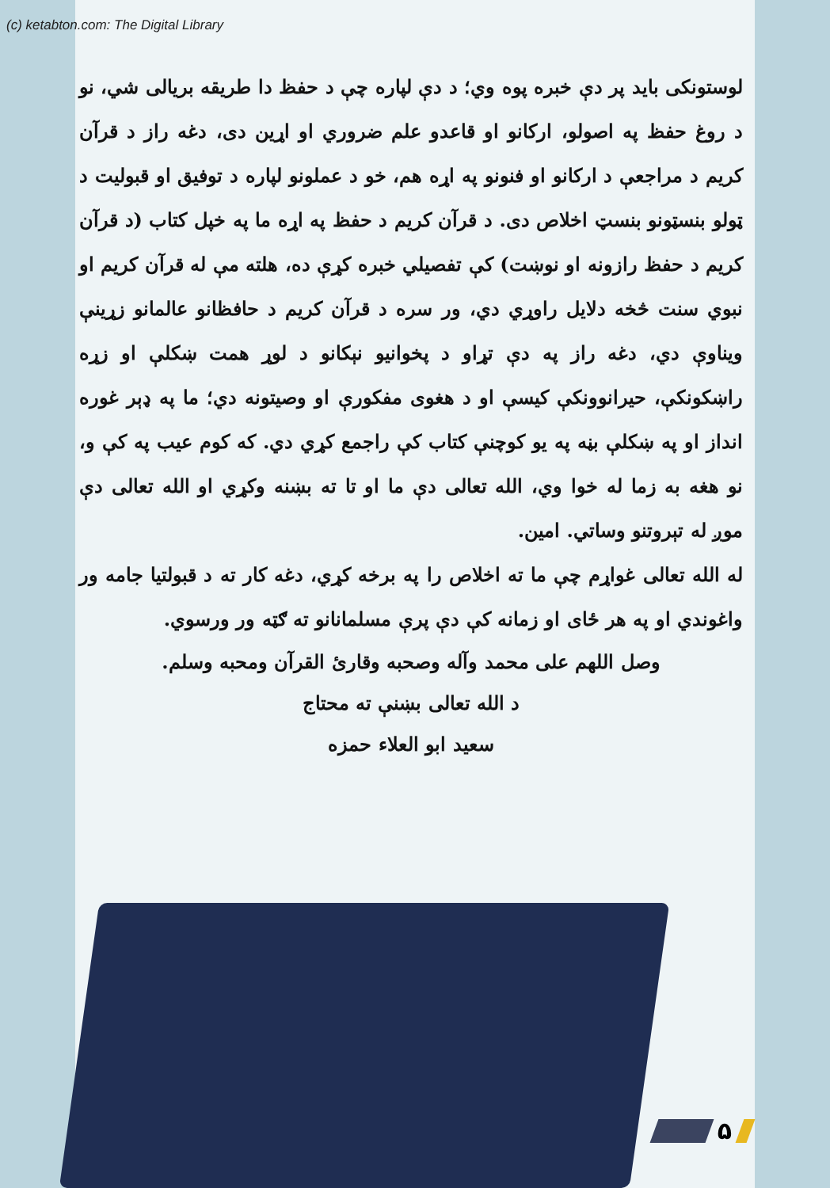(c) ketabton.com: The Digital Library
لوستونکی باید پر دې خبره پوه وي؛ د دې لپاره چې د حفظ دا طریقه بریالی شي، نو د روغ حفظ په اصولو، ارکانو او قاعدو علم ضروري او اړین دی، دغه راز د قرآن کریم د مراجعې د ارکانو او فنونو په اړه هم، خو د عملونو لپاره د توفیق او قبولیت د ټولو بنسټونو بنسټ اخلاص دی. د قرآن کریم د حفظ په اړه ما په خپل کتاب (د قرآن کریم د حفظ رازونه او نوښت) کې تفصیلي خبره کړې ده، هلته مې له قرآن کریم او نبوي سنت څخه دلایل راوړي دي، ور سره د قرآن کریم د حافظانو عالمانو زړینې ویناوې دي، دغه راز په دې تړاو د پخوانیو نېکانو د لوړ همت ښکلې او زړه راښکونکې، حیرانوونکې کیسې او د هغوی مفکورې او وصیتونه دي؛ ما په ډېر غوره انداز او په ښکلې بڼه په یو کوچنې کتاب کې راجمع کړي دي. که کوم عیب په کې و، نو هغه به زما له خوا وي، الله تعالی دې ما او تا ته بښنه وکړي او الله تعالی دې موږ له تېروتنو وساتي. امین.
له الله تعالی غواړم چې ما ته اخلاص را په برخه کړي، دغه کار ته د قبولتیا جامه ور واغوندي او په هر ځای او زمانه کې دې پرې مسلمانانو ته ګټه ور ورسوي.
وصل اللهم علی محمد وآله وصحبه وقارئ القرآن ومحبه وسلم.
د الله تعالی بښنې ته محتاج
سعید ابو العلاء حمزه
۵